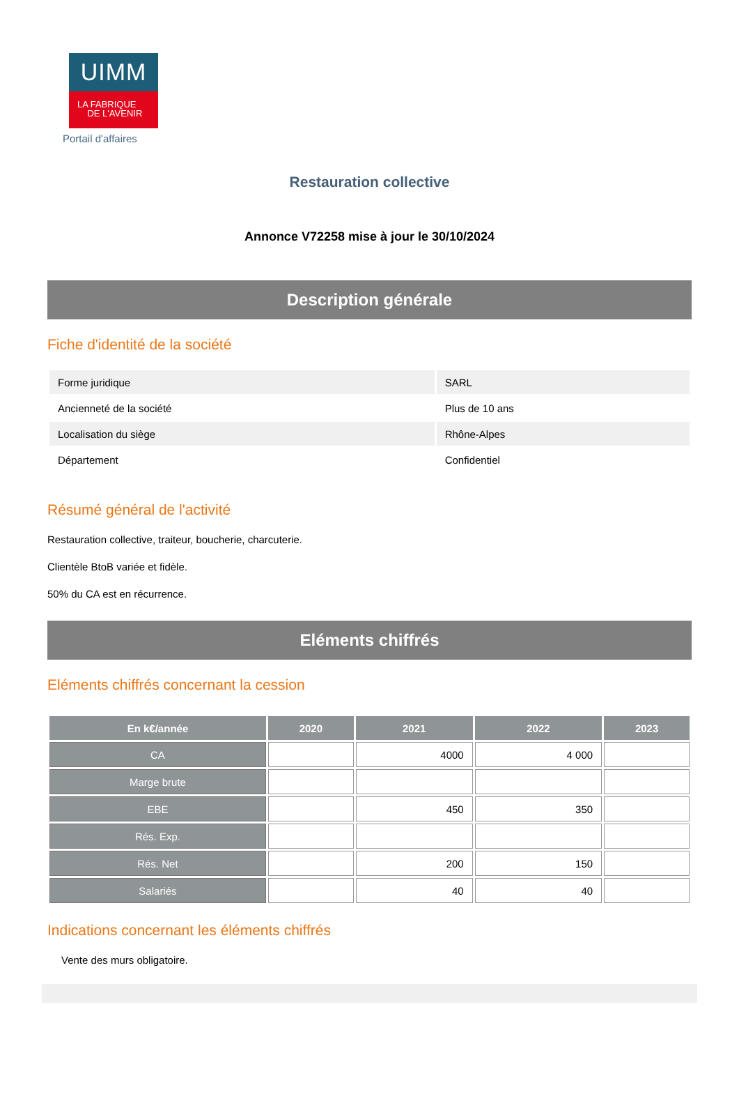UIMM
LA FABRIQUE
DE L'AVENIR
Portail d'affaires
Restauration collective
Annonce V72258 mise à jour le 30/10/2024
Description générale
Fiche d'identité de la société
| Forme juridique | SARL |
| Ancienneté de la société | Plus de 10 ans |
| Localisation du siège | Rhône-Alpes |
| Département | Confidentiel |
Résumé général de l'activité
Restauration collective, traiteur, boucherie, charcuterie.
Clientèle BtoB variée et fidèle.
50% du CA est en récurrence.
Eléments chiffrés
Eléments chiffrés concernant la cession
| En k€/année | 2020 | 2021 | 2022 | 2023 |
| --- | --- | --- | --- | --- |
| CA | | 4000 | 4 000 | |
| Marge brute | | | | |
| EBE | | 450 | 350 | |
| Rés. Exp. | | | | |
| Rés. Net | | 200 | 150 | |
| Salariés | | 40 | 40 | |
Indications concernant les éléments chiffrés
Vente des murs obligatoire.